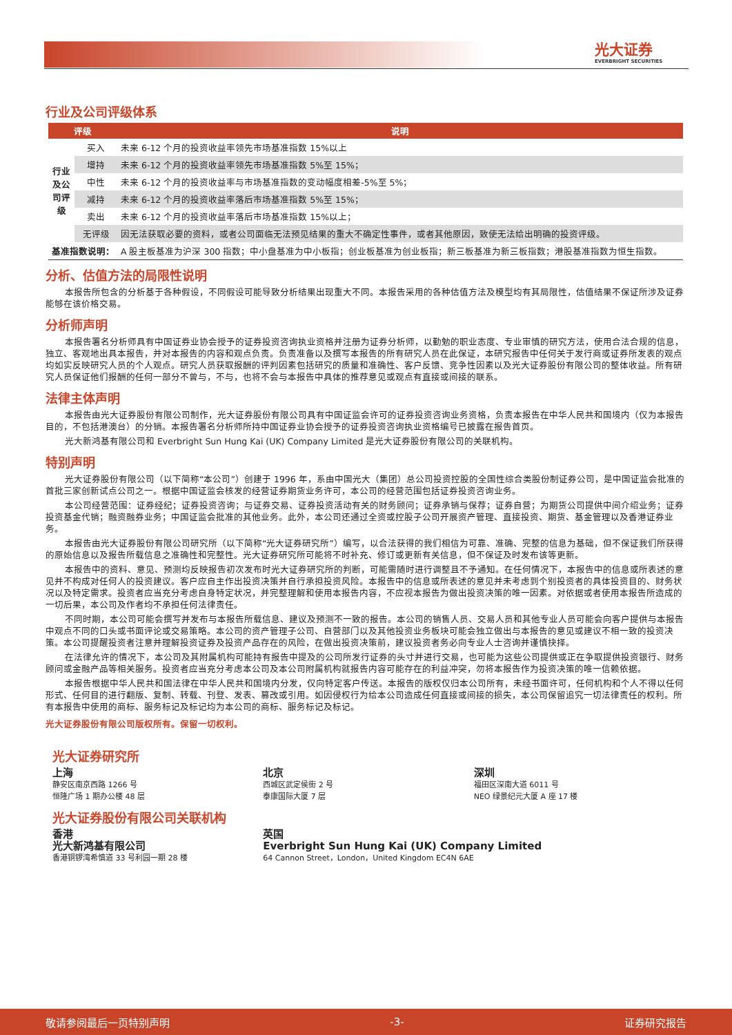光大证券
EVERBRIGHT SECURITIES
行业及公司评级体系
| 评级 | | 说明 |
| --- | --- | --- |
| 行业及公司评级 | 买入 | 未来 6-12 个月的投资收益率领先市场基准指数 15%以上 |
| | 增持 | 未来 6-12 个月的投资收益率领先市场基准指数 5%至 15%； |
| | 中性 | 未来 6-12 个月的投资收益率与市场基准指数的变动幅度相差-5%至 5%； |
| | 减持 | 未来 6-12 个月的投资收益率落后市场基准指数 5%至 15%； |
| | 卖出 | 未来 6-12 个月的投资收益率落后市场基准指数 15%以上； |
| | 无评级 | 因无法获取必要的资料，或者公司面临无法预见结果的重大不确定性事件，或者其他原因，致使无法给出明确的投资评级。 |
| 基准指数说明： | | A 股主板基准为沪深 300 指数；中小盘基准为中小板指；创业板基准为创业板指；新三板基准为新三板指数；港股基准指数为恒生指数。 |
分析、估值方法的局限性说明
本报告所包含的分析基于各种假设，不同假设可能导致分析结果出现重大不同。本报告采用的各种估值方法及模型均有其局限性，估值结果不保证所涉及证券能够在该价格交易。
分析师声明
本报告署名分析师具有中国证券业协会授予的证券投资咨询执业资格并注册为证券分析师，以勤勉的职业态度、专业审慎的研究方法，使用合法合规的信息，独立、客观地出具本报告，并对本报告的内容和观点负责。负责准备以及撰写本报告的所有研究人员在此保证，本研究报告中任何关于发行商或证券所发表的观点均如实反映研究人员的个人观点。研究人员获取报酬的评判因素包括研究的质量和准确性、客户反馈、竞争性因素以及光大证券股份有限公司的整体收益。所有研究人员保证他们报酬的任何一部分不曾与，不与，也将不会与本报告中具体的推荐意见或观点有直接或间接的联系。
法律主体声明
本报告由光大证券股份有限公司制作，光大证券股份有限公司具有中国证监会许可的证券投资咨询业务资格，负责本报告在中华人民共和国境内（仅为本报告目的，不包括港澳台）的分销。本报告署名分析师所持中国证券业协会授予的证券投资咨询执业资格编号已披露在报告首页。
光大新鸿基有限公司和 Everbright Sun Hung Kai (UK) Company Limited 是光大证券股份有限公司的关联机构。
特别声明
光大证券股份有限公司（以下简称“本公司”）创建于 1996 年，系由中国光大（集团）总公司投资控股的全国性综合类股份制证券公司，是中国证监会批准的首批三家创新试点公司之一。根据中国证监会核发的经营证券期货业务许可，本公司的经营范围包括证券投资咨询业务。
本公司经营范围：证券经纪；证券投资咨询；与证券交易、证券投资活动有关的财务顾问；证券承销与保荐；证券自营；为期货公司提供中间介绍业务；证券投资基金代销；融资融券业务；中国证监会批准的其他业务。此外，本公司还通过全资或控股子公司开展资产管理、直接投资、期货、基金管理以及香港证券业务。
本报告由光大证券股份有限公司研究所（以下简称“光大证券研究所”）编写，以合法获得的我们相信为可靠、准确、完整的信息为基础，但不保证我们所获得的原始信息以及报告所载信息之准确性和完整性。光大证券研究所可能将不时补充、修订或更新有关信息，但不保证及时发布该等更新。
本报告中的资料、意见、预测均反映报告初次发布时光大证券研究所的判断，可能需随时进行调整且不予通知。在任何情况下，本报告中的信息或所表述的意见并不构成对任何人的投资建议。客户应自主作出投资决策并自行承担投资风险。本报告中的信息或所表述的意见并未考虑到个别投资者的具体投资目的、财务状况以及特定需求。投资者应当充分考虑自身特定状况，并完整理解和使用本报告内容，不应视本报告为做出投资决策的唯一因素。对依据或者使用本报告所造成的一切后果，本公司及作者均不承担任何法律责任。
不同时期，本公司可能会撰写并发布与本报告所载信息、建议及预测不一致的报告。本公司的销售人员、交易人员和其他专业人员可能会向客户提供与本报告中观点不同的口头或书面评论或交易策略。本公司的资产管理子公司、自营部门以及其他投资业务板块可能会独立做出与本报告的意见或建议不相一致的投资决策。本公司提醒投资者注意并理解投资证券及投资产品存在的风险，在做出投资决策前，建议投资者务必向专业人士咨询并谨慎抉择。
在法律允许的情况下，本公司及其附属机构可能持有报告中提及的公司所发行证券的头寸并进行交易，也可能为这些公司提供或正在争取提供投资银行、财务顾问或金融产品等相关服务。投资者应当充分考虑本公司及本公司附属机构就报告内容可能存在的利益冲突，勿将本报告作为投资决策的唯一信赖依据。
本报告根据中华人民共和国法律在中华人民共和国境内分发，仅向特定客户传送。本报告的版权仅归本公司所有，未经书面许可，任何机构和个人不得以任何形式、任何目的进行翻版、复制、转载、刊登、发表、篡改或引用。如因侵权行为给本公司造成任何直接或间接的损失，本公司保留追究一切法律责任的权利。所有本报告中使用的商标、服务标记及标记均为本公司的商标、服务标记及标记。
光大证券股份有限公司版权所有。保留一切权利。
光大证券研究所
上海
静安区南京西路 1266 号
恒隆广场 1 期办公楼 48 层
北京
西城区武定侯街 2 号
泰康国际大厦 7 层
深圳
福田区深南大道 6011 号
NEO 绿景纪元大厦 A 座 17 楼
光大证券股份有限公司关联机构
香港
光大新鸿基有限公司
香港铜锣湾希慎道 33 号利园一期 28 楼
英国
Everbright Sun Hung Kai (UK) Company Limited
64 Cannon Street，London，United Kingdom EC4N 6AE
敬请参阅最后一页特别声明 -3- 证券研究报告